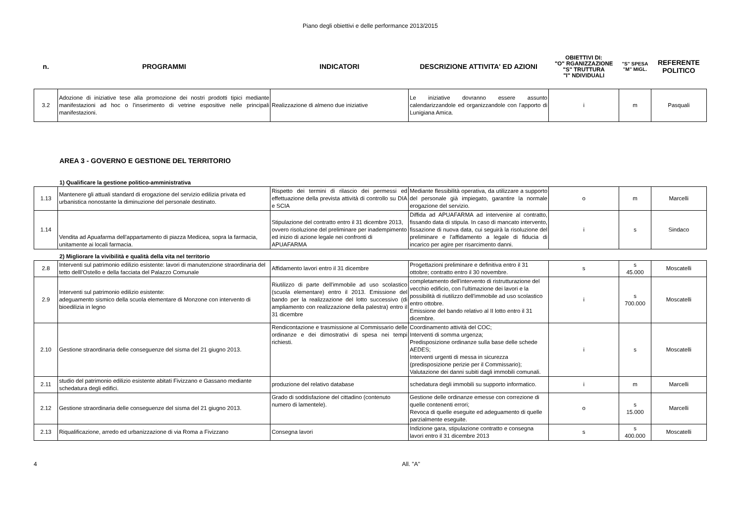Piano degli obiettivi e delle performance 2013/2015
| n. | PROGRAMMI | INDICATORI | DESCRIZIONE ATTIVITA' ED AZIONI | OBIETTIVI DI: "O" RGANIZZAZIONE "S" TRUTTURA "I" NDIVIDUALI | "S" SPESA "M" MIGL. | REFERENTE POLITICO |
| --- | --- | --- | --- | --- | --- | --- |
| 3.2 | Adozione di iniziative tese alla promozione dei nostri prodotti tipici mediante manifestazioni ad hoc o l'inserimento di vetrine espositive nelle principali manifestazioni. | Realizzazione di almeno due iniziative | Le iniziative dovranno essere assunto calendarizzandole ed organizzandole con l'apporto di Lunigiana Amica. | i | m | Pasquali |
AREA 3 - GOVERNO E GESTIONE DEL TERRITORIO
1) Qualificare la gestione politico-amministrativa
| 1.13 | Mantenere gli attuali standard di erogazione del servizio edilizia privata ed urbanistica nonostante la diminuzione del personale destinato. | Rispetto dei termini di rilascio dei permessi ed effettuazione della prevista attività di controllo su DIA e SCIA | Mediante flessibilità operativa, da utilizzare a supporto del personale già impiegato, garantire la normale erogazione del servizio. | o | m | Marcelli |
| 1.14 | Vendita ad Apuafarma dell'appartamento di piazza Medicea, sopra la farmacia, unitamente ai locali farmacia. | Stipulazione del contratto entro il 31 dicembre 2013, ovvero risoluzione del preliminare per inadempimento ed inizio di azione legale nei confronti di APUAFARMA | Diffida ad APUAFARMA ad intervenire al contratto, fissando data di stipula. In caso di mancato intervento, fissazione di nuova data, cui seguirà la risoluzione del preliminare e l'affidamento a legale di fiducia di incarico per agire per risarcimento danni. | i | s | Sindaco |
2) Migliorare la vivibilità e qualità della vita nel territorio
| 2.8 | Interventi sul patrimonio edilizio esistente: lavori di manutenzione straordinaria del tetto delll'Ostello e della facciata del Palazzo Comunale | Affidamento lavori entro il 31 dicembre | Progettazioni preliminare e definitiva entro il 31 ottobre; contratto entro il 30 novembre. | s | s 45.000 | Moscatelli |
| 2.9 | Interventi sul patrimonio edilizio esistente: adeguamento sismico della scuola elementare di Monzone con intervento di bioedilizia in legno | Riutilizzo di parte dell'immobile ad uso scolastico (scuola elementare) entro il 2013. Emissione del bando per la realizzazione del lotto successivo (di ampliamento con realizzazione della palestra) entro il 31 dicembre | completamento dell'intervento di ristrutturazione del vecchio edificio, con l'ultimazione dei lavori e la possibilità di riutilizzo dell'immobile ad uso scolastico entro ottobre. Emissione del bando relativo al II lotto entro il 31 dicembre. | i | s 700.000 | Moscatelli |
| 2.10 | Gestione straordinaria delle conseguenze del sisma del 21 giugno 2013. | Rendicontazione e trasmissione al Commissario delle ordinanze e dei dimostrativi di spesa nei tempi richiesti. | Coordinamento attività del COC; Interventi di somma urgenza; Predisposizione ordinanze sulla base delle schede AEDES; Interventi urgenti di messa in sicurezza (predisposizione perizie per il Commissario); Valutazione dei danni subiti dagli immobili comunali. | i | s | Moscatelli |
| 2.11 | studio del patrimonio edilizio esistente abitati Fivizzano e Gassano mediante schedatura degli edifici. | produzione del relativo database | schedatura degli immobili su supporto informatico. | i | m | Marcelli |
| 2.12 | Gestione straordinaria delle conseguenze del sisma del 21 giugno 2013. | Grado di soddisfazione del cittadino (contenuto numero di lamentele). | Gestione delle ordinanze emesse con correzione di quelle contenenti errori; Revoca di quelle eseguite ed adeguamento di quelle parzialmente eseguite. | o | s 15.000 | Marcelli |
| 2.13 | Riqualificazione, arredo ed urbanizzazione di via Roma a Fivizzano | Consegna lavori | Indizione gara, stipulazione contratto e consegna lavori entro il 31 dicembre 2013 | s | s 400.000 | Moscatelli |
4 All. "A"